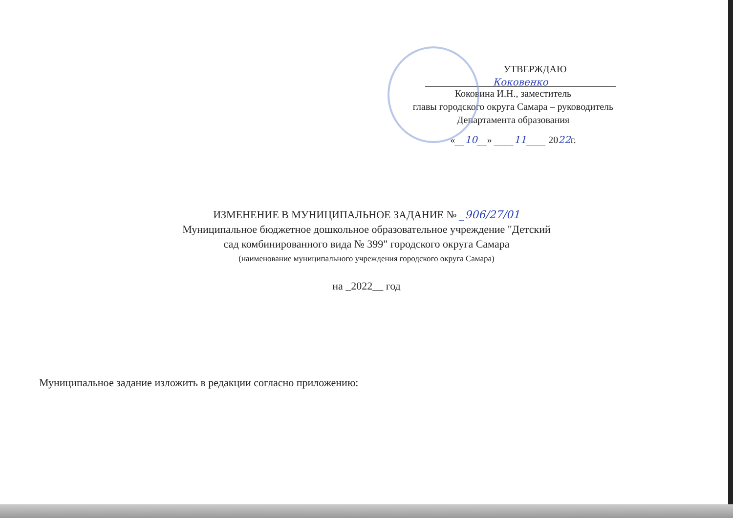УТВЕРЖДАЮ
Коковенко
Коковина И.Н., заместитель
главы городского округа Самара – руководитель
Департамента образования
«__10__» ____11____ 2022г.
ИЗМЕНЕНИЕ В МУНИЦИПАЛЬНОЕ ЗАДАНИЕ № _906/27/01
Муниципальное бюджетное дошкольное образовательное учреждение "Детский
сад комбинированного вида № 399" городского округа Самара
(наименование муниципального учреждения городского округа Самара)
на _2022__ год
Муниципальное задание изложить в редакции согласно приложению: